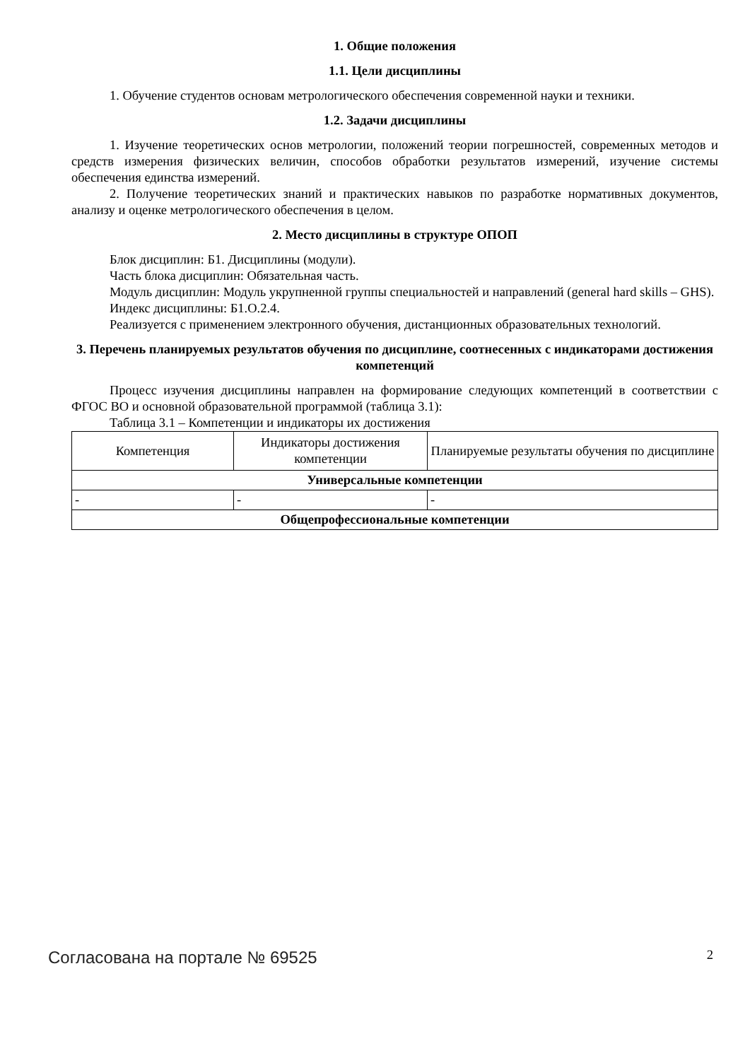1. Общие положения
1.1. Цели дисциплины
1. Обучение студентов основам метрологического обеспечения современной науки и техники.
1.2. Задачи дисциплины
1. Изучение теоретических основ метрологии, положений теории погрешностей, современных методов и средств измерения физических величин, способов обработки результатов измерений, изучение системы обеспечения единства измерений.
2. Получение теоретических знаний и практических навыков по разработке нормативных документов, анализу и оценке метрологического обеспечения в целом.
2. Место дисциплины в структуре ОПОП
Блок дисциплин: Б1. Дисциплины (модули).
Часть блока дисциплин: Обязательная часть.
Модуль дисциплин: Модуль укрупненной группы специальностей и направлений (general hard skills – GHS).
Индекс дисциплины: Б1.О.2.4.
Реализуется с применением электронного обучения, дистанционных образовательных технологий.
3. Перечень планируемых результатов обучения по дисциплине, соотнесенных с индикаторами достижения компетенций
Процесс изучения дисциплины направлен на формирование следующих компетенций в соответствии с ФГОС ВО и основной образовательной программой (таблица 3.1):
Таблица 3.1 – Компетенции и индикаторы их достижения
| Компетенция | Индикаторы достижения компетенции | Планируемые результаты обучения по дисциплине |
| --- | --- | --- |
| Универсальные компетенции | | |
| - | - | - |
| Общепрофессиональные компетенции | | |
Согласована на портале № 69525 2